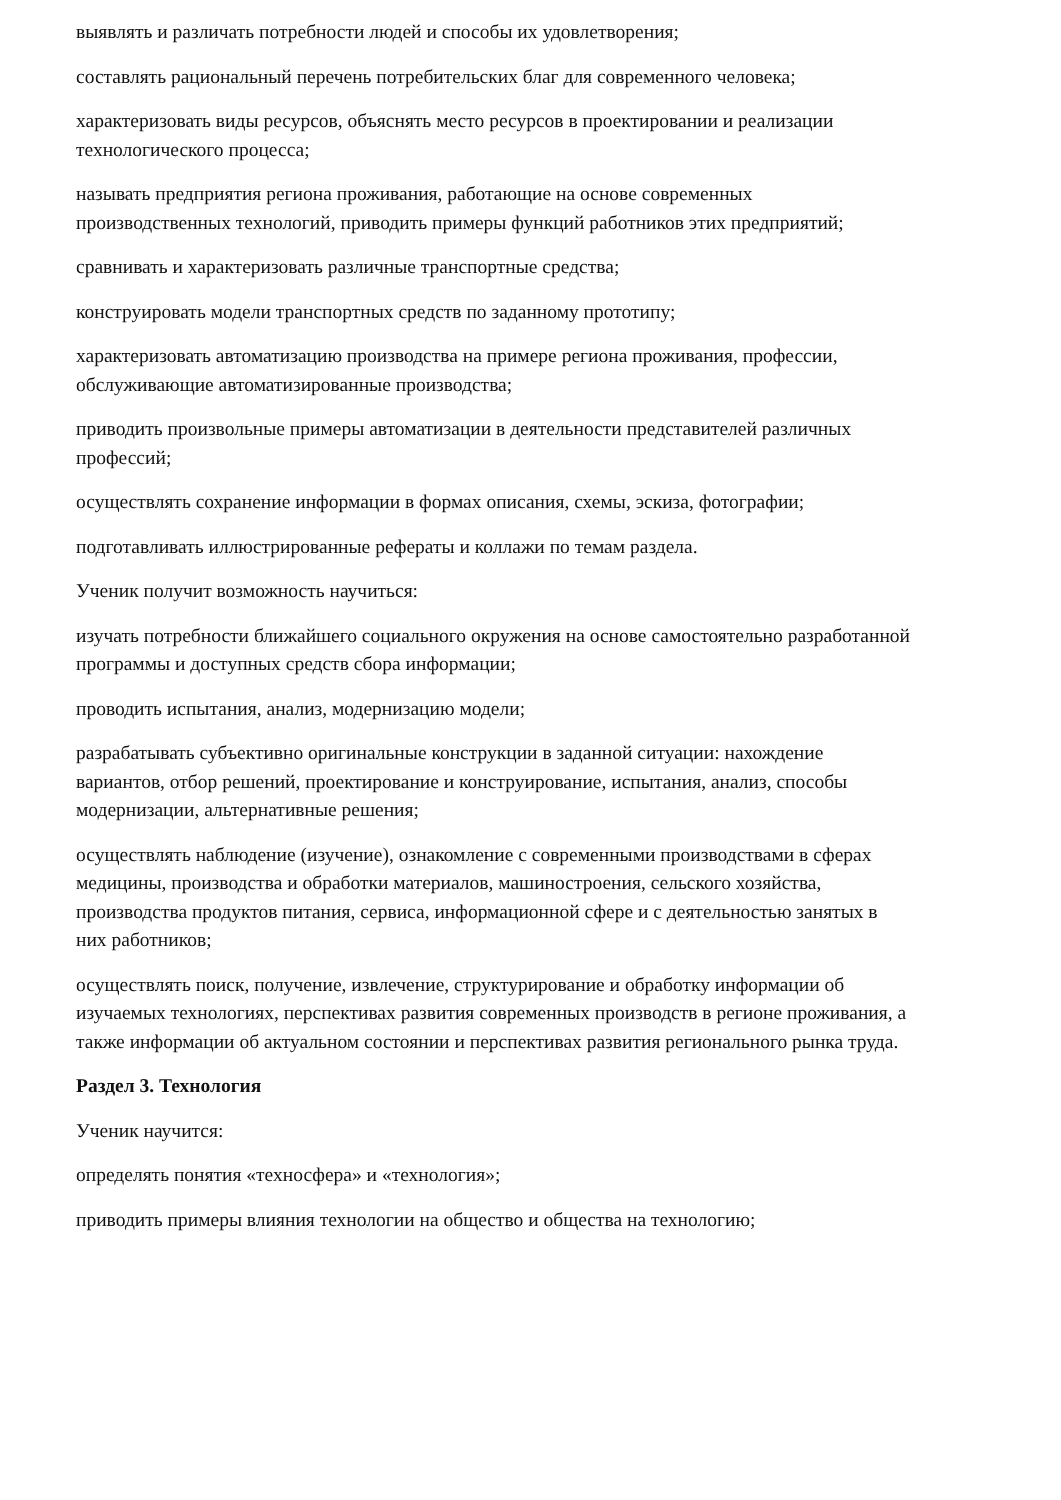выявлять и различать потребности людей и способы их удовлетворения;
составлять рациональный перечень потребительских благ для современного человека;
характеризовать виды ресурсов, объяснять место ресурсов в проектировании и реализации технологического процесса;
называть предприятия региона проживания, работающие на основе современных производственных технологий, приводить примеры функций работников этих предприятий;
сравнивать и характеризовать различные транспортные средства;
конструировать модели транспортных средств по заданному прототипу;
характеризовать автоматизацию производства на примере региона проживания, профессии, обслуживающие автоматизированные производства;
приводить произвольные примеры автоматизации в деятельности представителей различных профессий;
осуществлять сохранение информации в формах описания, схемы, эскиза, фотографии;
подготавливать иллюстрированные рефераты и коллажи по темам раздела.
Ученик получит возможность научиться:
изучать потребности ближайшего социального окружения на основе самостоятельно разработанной программы и доступных средств сбора информации;
проводить испытания, анализ, модернизацию модели;
разрабатывать субъективно оригинальные конструкции в заданной ситуации: нахождение вариантов, отбор решений, проектирование и конструирование, испытания, анализ, способы модернизации, альтернативные решения;
осуществлять наблюдение (изучение), ознакомление с современными производствами в сферах медицины, производства и обработки материалов, машиностроения, сельского хозяйства, производства продуктов питания, сервиса, информационной сфере и с деятельностью занятых в них работников;
осуществлять поиск, получение, извлечение, структурирование и обработку информации об изучаемых технологиях, перспективах развития современных производств в регионе проживания, а также информации об актуальном состоянии и перспективах развития регионального рынка труда.
Раздел 3. Технология
Ученик научится:
определять понятия «техносфера» и «технология»;
приводить примеры влияния технологии на общество и общества на технологию;